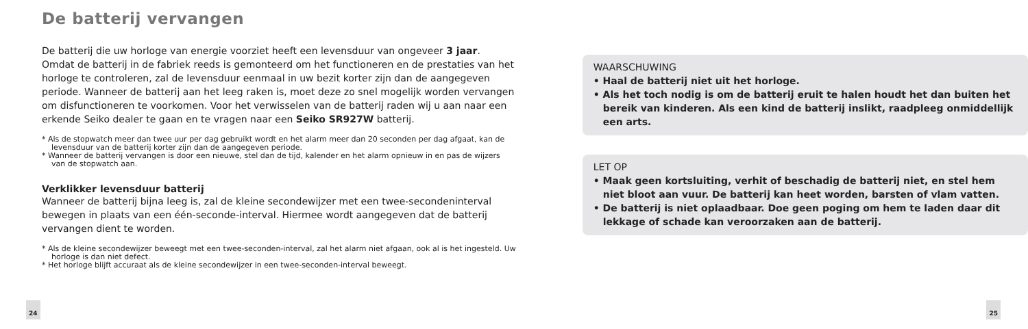De batterij vervangen
De batterij die uw horloge van energie voorziet heeft een levensduur van ongeveer 3 jaar. Omdat de batterij in de fabriek reeds is gemonteerd om het functioneren en de prestaties van het horloge te controleren, zal de levensduur eenmaal in uw bezit korter zijn dan de aangegeven periode. Wanneer de batterij aan het leeg raken is, moet deze zo snel mogelijk worden vervangen om disfunctioneren te voorkomen. Voor het verwisselen van de batterij raden wij u aan naar een erkende Seiko dealer te gaan en te vragen naar een Seiko SR927W batterij.
* Als de stopwatch meer dan twee uur per dag gebruikt wordt en het alarm meer dan 20 seconden per dag afgaat, kan de levensduur van de batterij korter zijn dan de aangegeven periode.
* Wanneer de batterij vervangen is door een nieuwe, stel dan de tijd, kalender en het alarm opnieuw in en pas de wijzers van de stopwatch aan.
Verklikker levensduur batterij
Wanneer de batterij bijna leeg is, zal de kleine secondewijzer met een twee-secondeninterval bewegen in plaats van een één-seconde-interval. Hiermee wordt aangegeven dat de batterij vervangen dient te worden.
* Als de kleine secondewijzer beweegt met een twee-seconden-interval, zal het alarm niet afgaan, ook al is het ingesteld. Uw horloge is dan niet defect.
* Het horloge blijft accuraat als de kleine secondewijzer in een twee-seconden-interval beweegt.
24
WAARSCHUWING
• Haal de batterij niet uit het horloge.
• Als het toch nodig is om de batterij eruit te halen houdt het dan buiten het bereik van kinderen. Als een kind de batterij inslikt, raadpleeg onmiddellijk een arts.
LET OP
• Maak geen kortsluiting, verhit of beschadig de batterij niet, en stel hem niet bloot aan vuur. De batterij kan heet worden, barsten of vlam vatten.
• De batterij is niet oplaadbaar. Doe geen poging om hem te laden daar dit lekkage of schade kan veroorzaken aan de batterij.
25